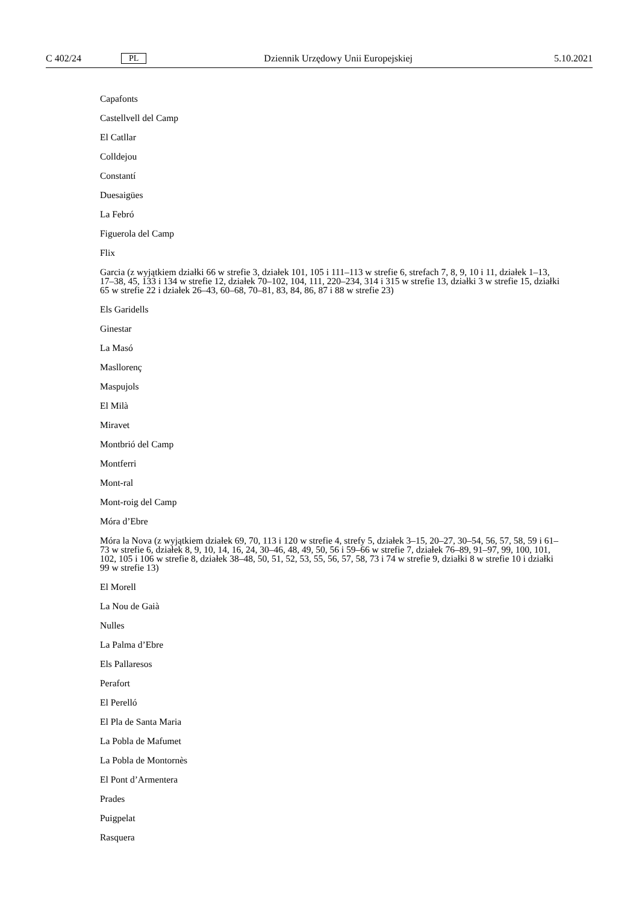C 402/24 PL Dziennik Urzędowy Unii Europejskiej 5.10.2021
Capafonts
Castellvell del Camp
El Catllar
Colldejou
Constantí
Duesaigües
La Febró
Figuerola del Camp
Flix
Garcia (z wyjątkiem działki 66 w strefie 3, działek 101, 105 i 111–113 w strefie 6, strefach 7, 8, 9, 10 i 11, działek 1–13, 17–38, 45, 133 i 134 w strefie 12, działek 70–102, 104, 111, 220–234, 314 i 315 w strefie 13, działki 3 w strefie 15, działki 65 w strefie 22 i działek 26–43, 60–68, 70–81, 83, 84, 86, 87 i 88 w strefie 23)
Els Garidells
Ginestar
La Masó
Masllorenç
Maspujols
El Milà
Miravet
Montbrió del Camp
Montferri
Mont-ral
Mont-roig del Camp
Móra d’Ebre
Móra la Nova (z wyjątkiem działek 69, 70, 113 i 120 w strefie 4, strefy 5, działek 3–15, 20–27, 30–54, 56, 57, 58, 59 i 61–73 w strefie 6, działek 8, 9, 10, 14, 16, 24, 30–46, 48, 49, 50, 56 i 59–66 w strefie 7, działek 76–89, 91–97, 99, 100, 101, 102, 105 i 106 w strefie 8, działek 38–48, 50, 51, 52, 53, 55, 56, 57, 58, 73 i 74 w strefie 9, działki 8 w strefie 10 i działki 99 w strefie 13)
El Morell
La Nou de Gaià
Nulles
La Palma d’Ebre
Els Pallaresos
Perafort
El Perelló
El Pla de Santa Maria
La Pobla de Mafumet
La Pobla de Montornès
El Pont d’Armentera
Prades
Puigpelat
Rasquera